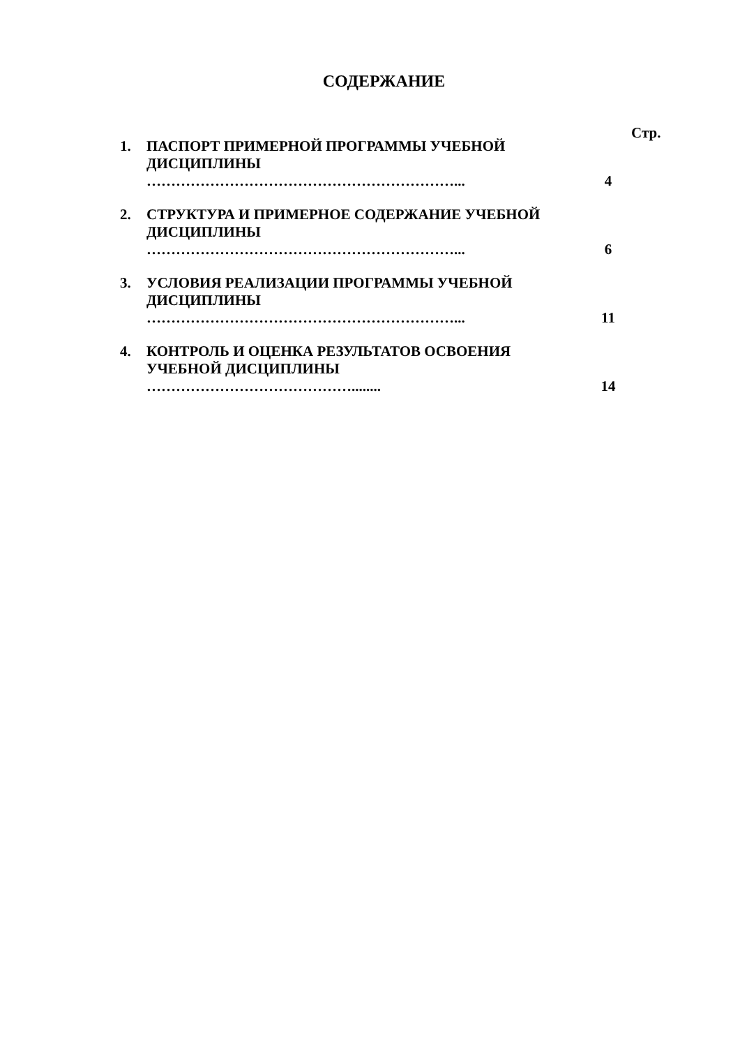СОДЕРЖАНИЕ
Стр.
| 1. | ПАСПОРТ ПРИМЕРНОЙ ПРОГРАММЫ УЧЕБНОЙ ДИСЦИПЛИНЫ ………………………………………………………... | 4 |
| 2. | СТРУКТУРА И ПРИМЕРНОЕ СОДЕРЖАНИЕ УЧЕБНОЙ ДИСЦИПЛИНЫ ………………………………………………………... | 6 |
| 3. | УСЛОВИЯ РЕАЛИЗАЦИИ ПРОГРАММЫ УЧЕБНОЙ ДИСЦИПЛИНЫ ………………………………………………………... | 11 |
| 4. | КОНТРОЛЬ И ОЦЕНКА РЕЗУЛЬТАТОВ ОСВОЕНИЯ УЧЕБНОЙ ДИСЦИПЛИНЫ ……………………………………........ | 14 |